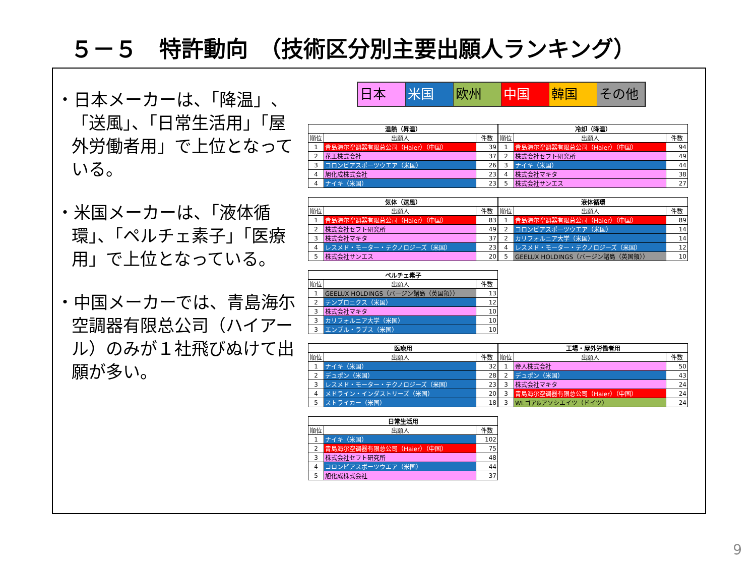５－５　特許動向　（技術区分別主要出願人ランキング）
・日本メーカーは、「降温」、「送風」、「日常生活用」「屋外労働者用」で上位となっている。
・米国メーカーは、「液体循環」、「ペルチェ素子」「医療用」で上位となっている。
・中国メーカーでは、青島海尓空調器有限总公司（ハイアール）のみが１社飛びぬけて出願が多い。
日本 米国 欧州 中国 韓国 その他
| 温熱（昇温） | | |
| --- | --- | --- |
| 順位 | 出願人 | 件数 |
| 1 | 青島海尔空调器有限总公司（Haier）（中国） | 39 |
| 2 | 花王株式会社 | 37 |
| 3 | コロンビアスポーツウエア（米国） | 26 |
| 4 | 旭化成株式会社 | 23 |
| 4 | ナイキ（米国） | 23 |
| 冷却（降温） | | |
| --- | --- | --- |
| 順位 | 出願人 | 件数 |
| 1 | 青島海尔空调器有限总公司（Haier）（中国） | 94 |
| 2 | 株式会社セフト研究所 | 49 |
| 3 | ナイキ（米国） | 44 |
| 4 | 株式会社マキタ | 38 |
| 5 | 株式会社サンエス | 27 |
| 気体（送風） | | |
| --- | --- | --- |
| 順位 | 出願人 | 件数 |
| 1 | 青島海尔空调器有限总公司（Haier）（中国） | 83 |
| 2 | 株式会社セフト研究所 | 49 |
| 3 | 株式会社マキタ | 37 |
| 4 | レスメド・モーター・テクノロジーズ（米国） | 23 |
| 5 | 株式会社サンエス | 20 |
| 液体循環 | | |
| --- | --- | --- |
| 順位 | 出願人 | 件数 |
| 1 | 青島海尔空调器有限总公司（Haier）（中国） | 89 |
| 2 | コロンビアスポーツウエア（米国） | 14 |
| 2 | カリフォルニア大学（米国） | 14 |
| 4 | レスメド・モーター・テクノロジーズ（米国） | 12 |
| 5 | GEELUX HOLDINGS（バージン諸島（英国領）） | 10 |
| ペルチェ素子 | | |
| --- | --- | --- |
| 順位 | 出願人 | 件数 |
| 1 | GEELUX HOLDINGS（バージン諸島（英国領）） | 13 |
| 2 | テンプロニクス（米国） | 12 |
| 3 | 株式会社マキタ | 10 |
| 3 | カリフォルニア大学（米国） | 10 |
| 3 | エンブル・ラブス（米国） | 10 |
| 医療用 | | |
| --- | --- | --- |
| 順位 | 出願人 | 件数 |
| 1 | ナイキ（米国） | 32 |
| 2 | デュポン（米国） | 28 |
| 3 | レスメド・モーター・テクノロジーズ（米国） | 23 |
| 4 | メドライン・インダストリーズ（米国） | 20 |
| 5 | ストライカー（米国） | 18 |
| 工場・屋外労働者用 | | |
| --- | --- | --- |
| 順位 | 出願人 | 件数 |
| 1 | 帝人株式会社 | 50 |
| 2 | デュポン（米国） | 43 |
| 3 | 株式会社マキタ | 24 |
| 3 | 青島海尔空调器有限总公司（Haier）（中国） | 24 |
| 3 | WLゴア&アソシエイツ（ドイツ） | 24 |
| 日常生活用 | | |
| --- | --- | --- |
| 順位 | 出願人 | 件数 |
| 1 | ナイキ（米国） | 102 |
| 2 | 青島海尔空调器有限总公司（Haier）（中国） | 75 |
| 3 | 株式会社セフト研究所 | 48 |
| 4 | コロンビアスポーツウエア（米国） | 44 |
| 5 | 旭化成株式会社 | 37 |
9